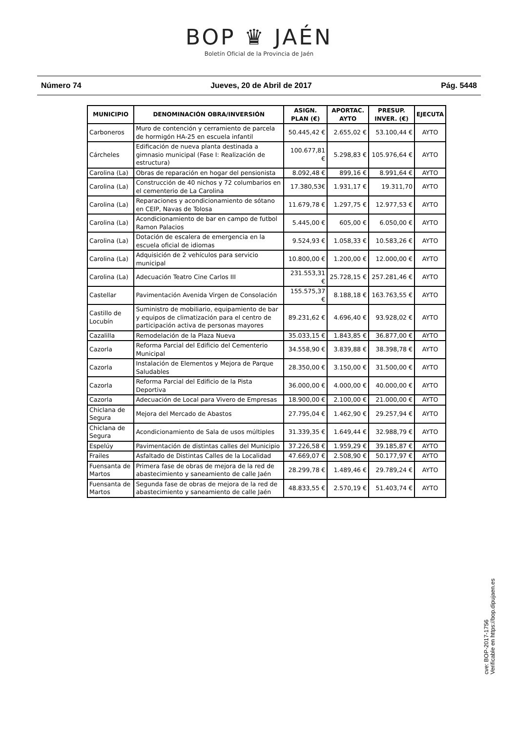BOP ♛ JAÉN
Boletín Oficial de la Provincia de Jaén
Número 74 Jueves, 20 de Abril de 2017 Pág. 5448
| MUNICIPIO | DENOMINACIÓN OBRA/INVERSIÓN | ASIGN. PLAN (€) | APORTAC. AYTO | PRESUP. INVER. (€) | EJECUTA |
| --- | --- | --- | --- | --- | --- |
| Carboneros | Muro de contención y cerramiento de parcela de hormigón HA-25 en escuela infantil | 50.445,42 € | 2.655,02 € | 53.100,44 € | AYTO |
| Cárcheles | Edificación de nueva planta destinada a gimnasio municipal (Fase I: Realización de estructura) | 100.677,81 € | 5.298,83 € | 105.976,64 € | AYTO |
| Carolina (La) | Obras de reparación en hogar del pensionista | 8.092,48 € | 899,16 € | 8.991,64 € | AYTO |
| Carolina (La) | Construcción de 40 nichos y 72 columbarios en el cementerio de La Carolina | 17.380,53€ | 1.931,17 € | 19.311,70 | AYTO |
| Carolina (La) | Reparaciones y acondicionamiento de sótano en CEIP, Navas de Tolosa | 11.679,78 € | 1.297,75 € | 12.977,53 € | AYTO |
| Carolina (La) | Acondicionamiento de bar en campo de futbol Ramon Palacios | 5.445,00 € | 605,00 € | 6.050,00 € | AYTO |
| Carolina (La) | Dotación de escalera de emergencia en la escuela oficial de idiomas | 9.524,93 € | 1.058,33 € | 10.583,26 € | AYTO |
| Carolina (La) | Adquisición de 2 vehículos para servicio municipal | 10.800,00 € | 1.200,00 € | 12.000,00 € | AYTO |
| Carolina (La) | Adecuación Teatro Cine Carlos III | 231.553,31 € | 25.728,15 € | 257.281,46 € | AYTO |
| Castellar | Pavimentación Avenida Virgen de Consolación | 155.575,37 € | 8.188,18 € | 163.763,55 € | AYTO |
| Castillo de Locubín | Suministro de mobiliario, equipamiento de bar y equipos de climatización para el centro de participación activa de personas mayores | 89.231,62 € | 4.696,40 € | 93.928,02 € | AYTO |
| Cazalilla | Remodelación de la Plaza Nueva | 35.033,15 € | 1.843,85 € | 36.877,00 € | AYTO |
| Cazorla | Reforma Parcial del Edificio del Cementerio Municipal | 34.558,90 € | 3.839,88 € | 38.398,78 € | AYTO |
| Cazorla | Instalación de Elementos y Mejora de Parque Saludables | 28.350,00 € | 3.150,00 € | 31.500,00 € | AYTO |
| Cazorla | Reforma Parcial del Edificio de la Pista Deportiva | 36.000,00 € | 4.000,00 € | 40.000,00 € | AYTO |
| Cazorla | Adecuación de Local para Vivero de Empresas | 18.900,00 € | 2.100,00 € | 21.000,00 € | AYTO |
| Chiclana de Segura | Mejora del Mercado de Abastos | 27.795,04 € | 1.462,90 € | 29.257,94 € | AYTO |
| Chiclana de Segura | Acondicionamiento de Sala de usos múltiples | 31.339,35 € | 1.649,44 € | 32.988,79 € | AYTO |
| Espelúy | Pavimentación de distintas calles del Municipio | 37.226,58 € | 1.959,29 € | 39.185,87 € | AYTO |
| Frailes | Asfaltado de Distintas Calles de la Localidad | 47.669,07 € | 2.508,90 € | 50.177,97 € | AYTO |
| Fuensanta de Martos | Primera fase de obras de mejora de la red de abastecimiento y saneamiento de calle Jaén | 28.299,78 € | 1.489,46 € | 29.789,24 € | AYTO |
| Fuensanta de Martos | Segunda fase de obras de mejora de la red de abastecimiento y saneamiento de calle Jaén | 48.833,55 € | 2.570,19 € | 51.403,74 € | AYTO |
cve: BOP-2017-1756
Verificable en https://bop.dipujaen.es